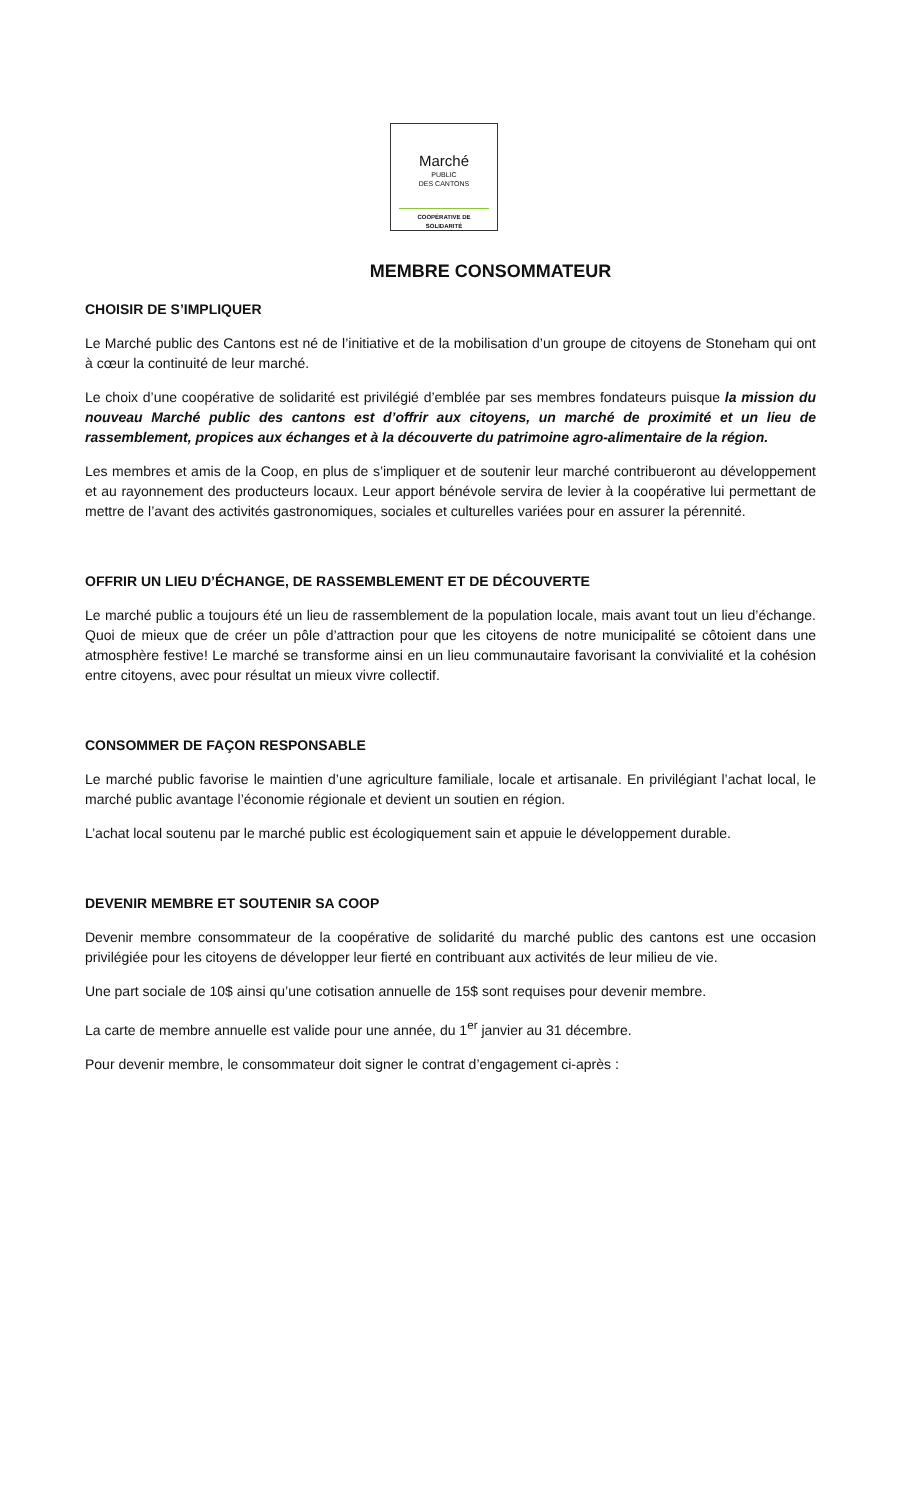Marché
PUBLIC
DES CANTONS
COOPÉRATIVE DE SOLIDARITÉ
MEMBRE CONSOMMATEUR
CHOISIR DE S’IMPLIQUER
Le Marché public des Cantons est né de l’initiative et de la mobilisation d’un groupe de citoyens de Stoneham qui ont à cœur la continuité de leur marché.
Le choix d’une coopérative de solidarité est privilégié d’emblée par ses membres fondateurs puisque la mission du nouveau Marché public des cantons est d’offrir aux citoyens, un marché de proximité et un lieu de rassemblement, propices aux échanges et à la découverte du patrimoine agro-alimentaire de la région.
Les membres et amis de la Coop, en plus de s’impliquer et de soutenir leur marché contribueront au développement et au rayonnement des producteurs locaux. Leur apport bénévole servira de levier à la coopérative lui permettant de mettre de l’avant des activités gastronomiques, sociales et culturelles variées pour en assurer la pérennité.
OFFRIR UN LIEU D’ÉCHANGE, DE RASSEMBLEMENT ET DE DÉCOUVERTE
Le marché public a toujours été un lieu de rassemblement de la population locale, mais avant tout un lieu d’échange. Quoi de mieux que de créer un pôle d’attraction pour que les citoyens de notre municipalité se côtoient dans une atmosphère festive! Le marché se transforme ainsi en un lieu communautaire favorisant la convivialité et la cohésion entre citoyens, avec pour résultat un mieux vivre collectif.
CONSOMMER DE FAÇON RESPONSABLE
Le marché public favorise le maintien d’une agriculture familiale, locale et artisanale. En privilégiant l’achat local, le marché public avantage l’économie régionale et devient un soutien en région.
L’achat local soutenu par le marché public est écologiquement sain et appuie le développement durable.
DEVENIR MEMBRE ET SOUTENIR SA COOP
Devenir membre consommateur de la coopérative de solidarité du marché public des cantons est une occasion privilégiée pour les citoyens de développer leur fierté en contribuant aux activités de leur milieu de vie.
Une part sociale de 10$ ainsi qu’une cotisation annuelle de 15$ sont requises pour devenir membre.
La carte de membre annuelle est valide pour une année, du 1<sup>er</sup> janvier au 31 décembre.
Pour devenir membre, le consommateur doit signer le contrat d’engagement ci-après :